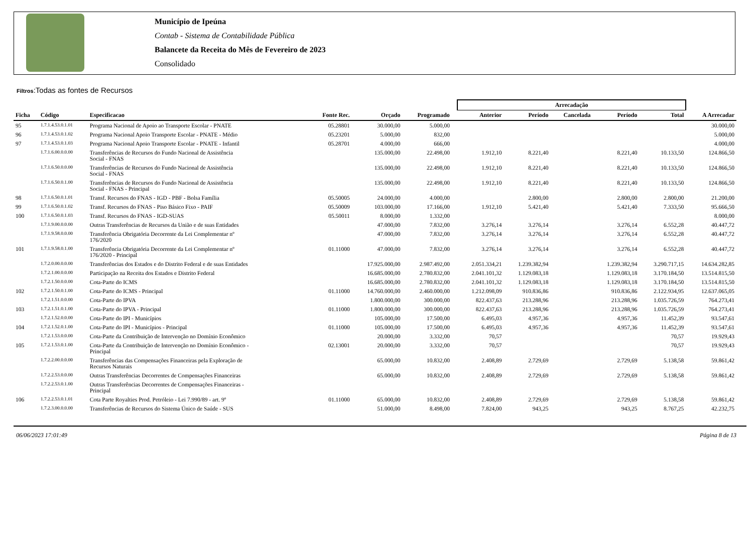Município de Ipeúna
Contab - Sistema de Contabilidade Pública
Balancete da Receita do Mês de Fevereiro de 2023
Consolidado
Filtros:Todas as fontes de Recursos
| | | | | | | | Arrecadação | | | | | |
| --- | --- | --- | --- | --- | --- | --- | --- | --- | --- | --- | --- | --- |
| Ficha | Código | Especificacao | Fonte Rec. | Orçado | Programado | | Anterior | Período | Cancelada | Período | Total | A Arrecadar |
| 95 | 1.7.1.4.53.0.1.01 | Programa Nacional de Apoio ao Transporte Escolar - PNATE | 05.28801 | 30.000,00 | 5.000,00 | | | | | | | 30.000,00 |
| 96 | 1.7.1.4.53.0.1.02 | Programa Nacional Apoio Transporte Escolar - PNATE - Médio | 05.23201 | 5.000,00 | 832,00 | | | | | | | 5.000,00 |
| 97 | 1.7.1.4.53.0.1.03 | Programa Nacional Apoio Transporte Escolar - PNATE - Infantil | 05.28701 | 4.000,00 | 666,00 | | | | | | | 4.000,00 |
| | 1.7.1.6.00.0.0.00 | Transferências de Recursos do Fundo Nacional de Assistência Social - FNAS | | 135.000,00 | 22.498,00 | | 1.912,10 | 8.221,40 | | 8.221,40 | 10.133,50 | 124.866,50 |
| | 1.7.1.6.50.0.0.00 | Transferências de Recursos do Fundo Nacional de Assistência Social - FNAS | | 135.000,00 | 22.498,00 | | 1.912,10 | 8.221,40 | | 8.221,40 | 10.133,50 | 124.866,50 |
| | 1.7.1.6.50.0.1.00 | Transferências de Recursos do Fundo Nacional de Assistência Social - FNAS - Principal | | 135.000,00 | 22.498,00 | | 1.912,10 | 8.221,40 | | 8.221,40 | 10.133,50 | 124.866,50 |
| 98 | 1.7.1.6.50.0.1.01 | Transf. Recursos do FNAS - IGD - PBF - Bolsa Família | 05.50005 | 24.000,00 | 4.000,00 | | | 2.800,00 | | 2.800,00 | 2.800,00 | 21.200,00 |
| 99 | 1.7.1.6.50.0.1.02 | Transf. Recursos do FNAS - Piso Básico Fixo - PAIF | 05.50009 | 103.000,00 | 17.166,00 | | 1.912,10 | 5.421,40 | | 5.421,40 | 7.333,50 | 95.666,50 |
| 100 | 1.7.1.6.50.0.1.03 | Transf. Recursos do FNAS - IGD-SUAS | 05.50011 | 8.000,00 | 1.332,00 | | | | | | | 8.000,00 |
| | 1.7.1.9.00.0.0.00 | Outras Transferências de Recursos da União e de suas Entidades | | 47.000,00 | 7.832,00 | | 3.276,14 | 3.276,14 | | 3.276,14 | 6.552,28 | 40.447,72 |
| | 1.7.1.9.58.0.0.00 | Transferência Obrigatória Decorrente da Lei Complementar nº 176/2020 | | 47.000,00 | 7.832,00 | | 3.276,14 | 3.276,14 | | 3.276,14 | 6.552,28 | 40.447,72 |
| 101 | 1.7.1.9.58.0.1.00 | Transferência Obrigatória Decorrente da Lei Complementar nº 176/2020 - Principal | 01.11000 | 47.000,00 | 7.832,00 | | 3.276,14 | 3.276,14 | | 3.276,14 | 6.552,28 | 40.447,72 |
| | 1.7.2.0.00.0.0.00 | Transferências dos Estados e do Distrito Federal e de suas Entidades | | 17.925.000,00 | 2.987.492,00 | | 2.051.334,21 | 1.239.382,94 | | 1.239.382,94 | 3.290.717,15 | 14.634.282,85 |
| | 1.7.2.1.00.0.0.00 | Participação na Receita dos Estados e Distrito Federal | | 16.685.000,00 | 2.780.832,00 | | 2.041.101,32 | 1.129.083,18 | | 1.129.083,18 | 3.170.184,50 | 13.514.815,50 |
| | 1.7.2.1.50.0.0.00 | Cota-Parte do ICMS | | 16.685.000,00 | 2.780.832,00 | | 2.041.101,32 | 1.129.083,18 | | 1.129.083,18 | 3.170.184,50 | 13.514.815,50 |
| 102 | 1.7.2.1.50.0.1.00 | Cota-Parte do ICMS - Principal | 01.11000 | 14.760.000,00 | 2.460.000,00 | | 1.212.098,09 | 910.836,86 | | 910.836,86 | 2.122.934,95 | 12.637.065,05 |
| | 1.7.2.1.51.0.0.00 | Cota-Parte do IPVA | | 1.800.000,00 | 300.000,00 | | 822.437,63 | 213.288,96 | | 213.288,96 | 1.035.726,59 | 764.273,41 |
| 103 | 1.7.2.1.51.0.1.00 | Cota-Parte do IPVA - Principal | 01.11000 | 1.800.000,00 | 300.000,00 | | 822.437,63 | 213.288,96 | | 213.288,96 | 1.035.726,59 | 764.273,41 |
| | 1.7.2.1.52.0.0.00 | Cota-Parte do IPI - Municípios | | 105.000,00 | 17.500,00 | | 6.495,03 | 4.957,36 | | 4.957,36 | 11.452,39 | 93.547,61 |
| 104 | 1.7.2.1.52.0.1.00 | Cota-Parte do IPI - Municípios - Principal | 01.11000 | 105.000,00 | 17.500,00 | | 6.495,03 | 4.957,36 | | 4.957,36 | 11.452,39 | 93.547,61 |
| | 1.7.2.1.53.0.0.00 | Cota-Parte da Contribuição de Intervenção no Domínio Econômico | | 20.000,00 | 3.332,00 | | 70,57 | | | | 70,57 | 19.929,43 |
| 105 | 1.7.2.1.53.0.1.00 | Cota-Parte da Contribuição de Intervenção no Domínio Econômico - Principal | 02.13001 | 20.000,00 | 3.332,00 | | 70,57 | | | | 70,57 | 19.929,43 |
| | 1.7.2.2.00.0.0.00 | Transferências das Compensações Financeiras pela Exploração de Recursos Naturais | | 65.000,00 | 10.832,00 | | 2.408,89 | 2.729,69 | | 2.729,69 | 5.138,58 | 59.861,42 |
| | 1.7.2.2.53.0.0.00 | Outras Transferências Decorrentes de Compensações Financeiras | | 65.000,00 | 10.832,00 | | 2.408,89 | 2.729,69 | | 2.729,69 | 5.138,58 | 59.861,42 |
| | 1.7.2.2.53.0.1.00 | Outras Transferências Decorrentes de Compensações Financeiras - Principal | | | | | | | | | | |
| 106 | 1.7.2.2.53.0.1.01 | Cota Parte Royalties Prod. Petróleio - Lei 7.990/89 - art. 9º | 01.11000 | 65.000,00 | 10.832,00 | | 2.408,89 | 2.729,69 | | 2.729,69 | 5.138,58 | 59.861,42 |
| | 1.7.2.3.00.0.0.00 | Transferências de Recursos do Sistema Único de Saúde - SUS | | 51.000,00 | 8.498,00 | | 7.824,00 | 943,25 | | 943,25 | 8.767,25 | 42.232,75 |
06/06/2023 17:01:49 Página 8 de 13